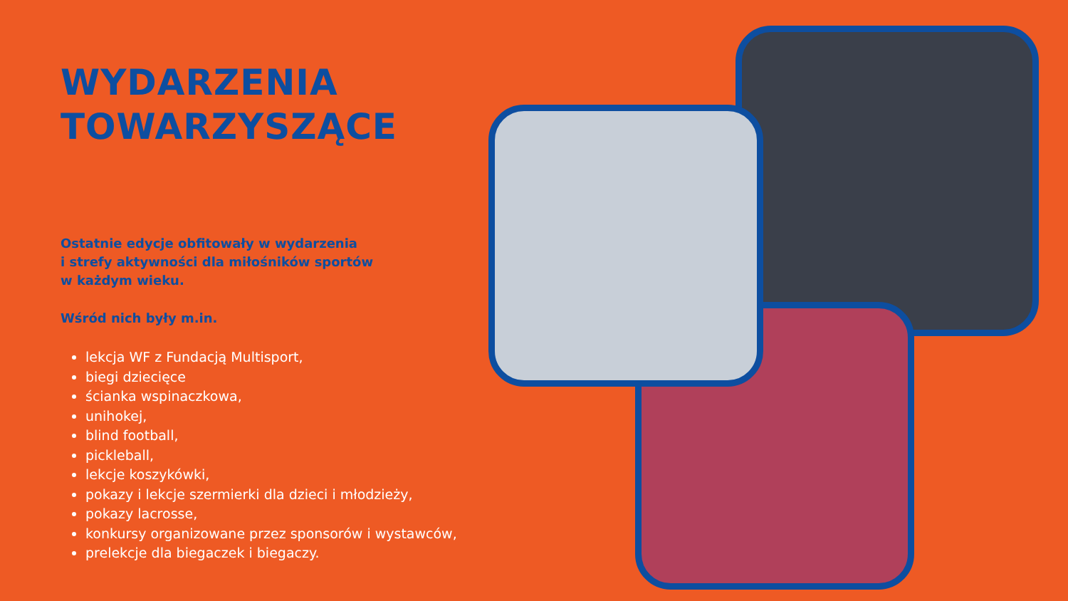WYDARZENIA
TOWARZYSZĄCE
Ostatnie edycje obfitowały w wydarzenia
i strefy aktywności dla miłośników sportów
w każdym wieku.
Wśród nich były m.in.
lekcja WF z Fundacją Multisport,
biegi dziecięce
ścianka wspinaczkowa,
unihokej,
blind football,
pickleball,
lekcje koszykówki,
pokazy i lekcje szermierki dla dzieci i młodzieży,
pokazy lacrosse,
konkursy organizowane przez sponsorów i wystawców,
prelekcje dla biegaczek i biegaczy.